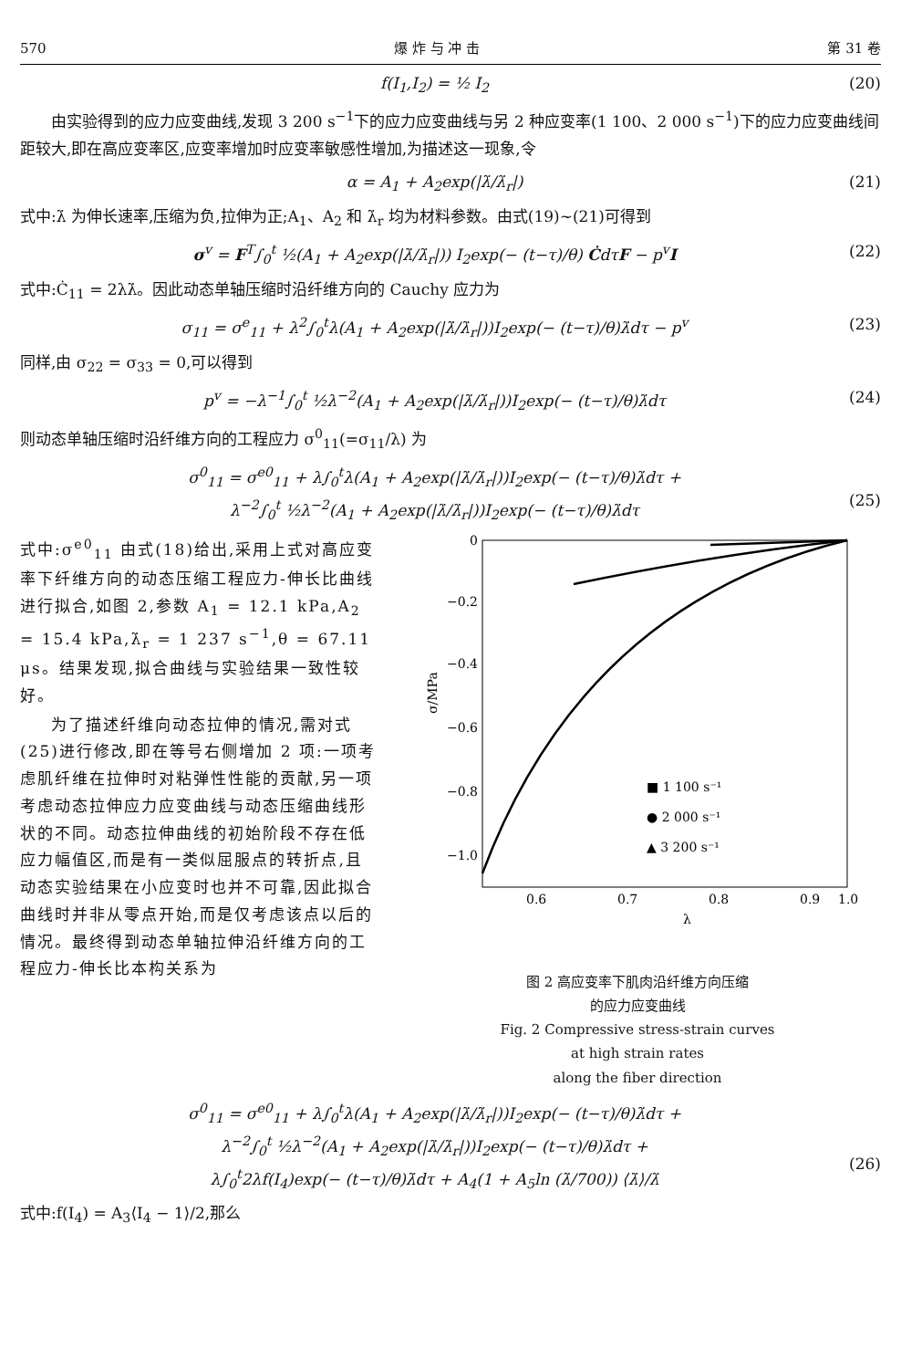570 爆 炸 与 冲 击 第 31 卷
f(I<sub>1</sub>,I<sub>2</sub>) = ½ I<sub>2</sub> (20)
由实验得到的应力应变曲线,发现 3 200 s<sup>−1</sup>下的应力应变曲线与另 2 种应变率(1 100、2 000 s<sup>−1</sup>)下的应力应变曲线间距较大,即在高应变率区,应变率增加时应变率敏感性增加,为描述这一现象,令
α = A<sub>1</sub> + A<sub>2</sub>exp(|λ̇/λ̇<sub>r</sub>|) (21)
式中:λ̇ 为伸长速率,压缩为负,拉伸为正;A<sub>1</sub>、A<sub>2</sub> 和 λ̇<sub>r</sub> 均为材料参数。由式(19)~(21)可得到
σ<sup>v</sup> = F<sup>T</sup>∫<sub>0</sub><sup>t</sup> ½(A<sub>1</sub> + A<sub>2</sub>exp(|λ̇/λ̇<sub>r</sub>|)) I<sub>2</sub>exp(− (t−τ)/θ) ĊdτF − p<sup>v</sup>I (22)
式中:Ċ<sub>11</sub> = 2λλ̇。因此动态单轴压缩时沿纤维方向的 Cauchy 应力为
σ<sub>11</sub> = σ<sup>e</sup><sub>11</sub> + λ<sup>2</sup>∫<sub>0</sub><sup>t</sup>λ(A<sub>1</sub> + A<sub>2</sub>exp(|λ̇/λ̇<sub>r</sub>|))I<sub>2</sub>exp(− (t−τ)/θ)λ̇dτ − p<sup>v</sup> (23)
同样,由 σ<sub>22</sub> = σ<sub>33</sub> = 0,可以得到
p<sup>v</sup> = −λ<sup>−1</sup>∫<sub>0</sub><sup>t</sup> ½λ<sup>−2</sup>(A<sub>1</sub> + A<sub>2</sub>exp(|λ̇/λ̇<sub>r</sub>|))I<sub>2</sub>exp(− (t−τ)/θ)λ̇dτ (24)
则动态单轴压缩时沿纤维方向的工程应力 σ<sup>0</sup><sub>11</sub>(=σ<sub>11</sub>/λ) 为
σ<sup>0</sup><sub>11</sub> = σ<sup>e0</sup><sub>11</sub> + λ∫<sub>0</sub><sup>t</sup>λ(A<sub>1</sub> + A<sub>2</sub>exp(|λ̇/λ̇<sub>r</sub>|))I<sub>2</sub>exp(− (t−τ)/θ)λ̇dτ +
λ<sup>−2</sup>∫<sub>0</sub><sup>t</sup> ½λ<sup>−2</sup>(A<sub>1</sub> + A<sub>2</sub>exp(|λ̇/λ̇<sub>r</sub>|))I<sub>2</sub>exp(− (t−τ)/θ)λ̇dτ
(25)
式中:σ<sup>e0</sup><sub>11</sub> 由式(18)给出,采用上式对高应变率下纤维方向的动态压缩工程应力-伸长比曲线进行拟合,如图 2,参数 A<sub>1</sub> = 12.1 kPa,A<sub>2</sub> = 15.4 kPa,λ̇<sub>r</sub> = 1 237 s<sup>−1</sup>,θ = 67.11 μs。结果发现,拟合曲线与实验结果一致性较好。
为了描述纤维向动态拉伸的情况,需对式(25)进行修改,即在等号右侧增加 2 项:一项考虑肌纤维在拉伸时对粘弹性性能的贡献,另一项考虑动态拉伸应力应变曲线与动态压缩曲线形状的不同。动态拉伸曲线的初始阶段不存在低应力幅值区,而是有一类似屈服点的转折点,且动态实验结果在小应变时也并不可靠,因此拟合曲线时并非从零点开始,而是仅考虑该点以后的情况。最终得到动态单轴拉伸沿纤维方向的工程应力-伸长比本构关系为
0
−0.2
−0.4
−0.6
−0.8
−1.0
0.6
0.7
0.8
0.9
1.0
λ
σ/MPa
■ 1 100 s⁻¹
● 2 000 s⁻¹
▲ 3 200 s⁻¹
图 2 高应变率下肌肉沿纤维方向压缩
的应力应变曲线
Fig. 2 Compressive stress-strain curves
at high strain rates
along the fiber direction
σ<sup>0</sup><sub>11</sub> = σ<sup>e0</sup><sub>11</sub> + λ∫<sub>0</sub><sup>t</sup>λ(A<sub>1</sub> + A<sub>2</sub>exp(|λ̇/λ̇<sub>r</sub>|))I<sub>2</sub>exp(− (t−τ)/θ)λ̇dτ +
λ<sup>−2</sup>∫<sub>0</sub><sup>t</sup> ½λ<sup>−2</sup>(A<sub>1</sub> + A<sub>2</sub>exp(|λ̇/λ̇<sub>r</sub>|))I<sub>2</sub>exp(− (t−τ)/θ)λ̇dτ +
λ∫<sub>0</sub><sup>t</sup>2λf(I<sub>4</sub>)exp(− (t−τ)/θ)λ̇dτ + A<sub>4</sub>(1 + A<sub>5</sub>ln (λ̇/700)) ⟨λ̇⟩/λ̇
(26)
式中:f(I<sub>4</sub>) = A<sub>3</sub>⟨I<sub>4</sub> − 1⟩/2,那么